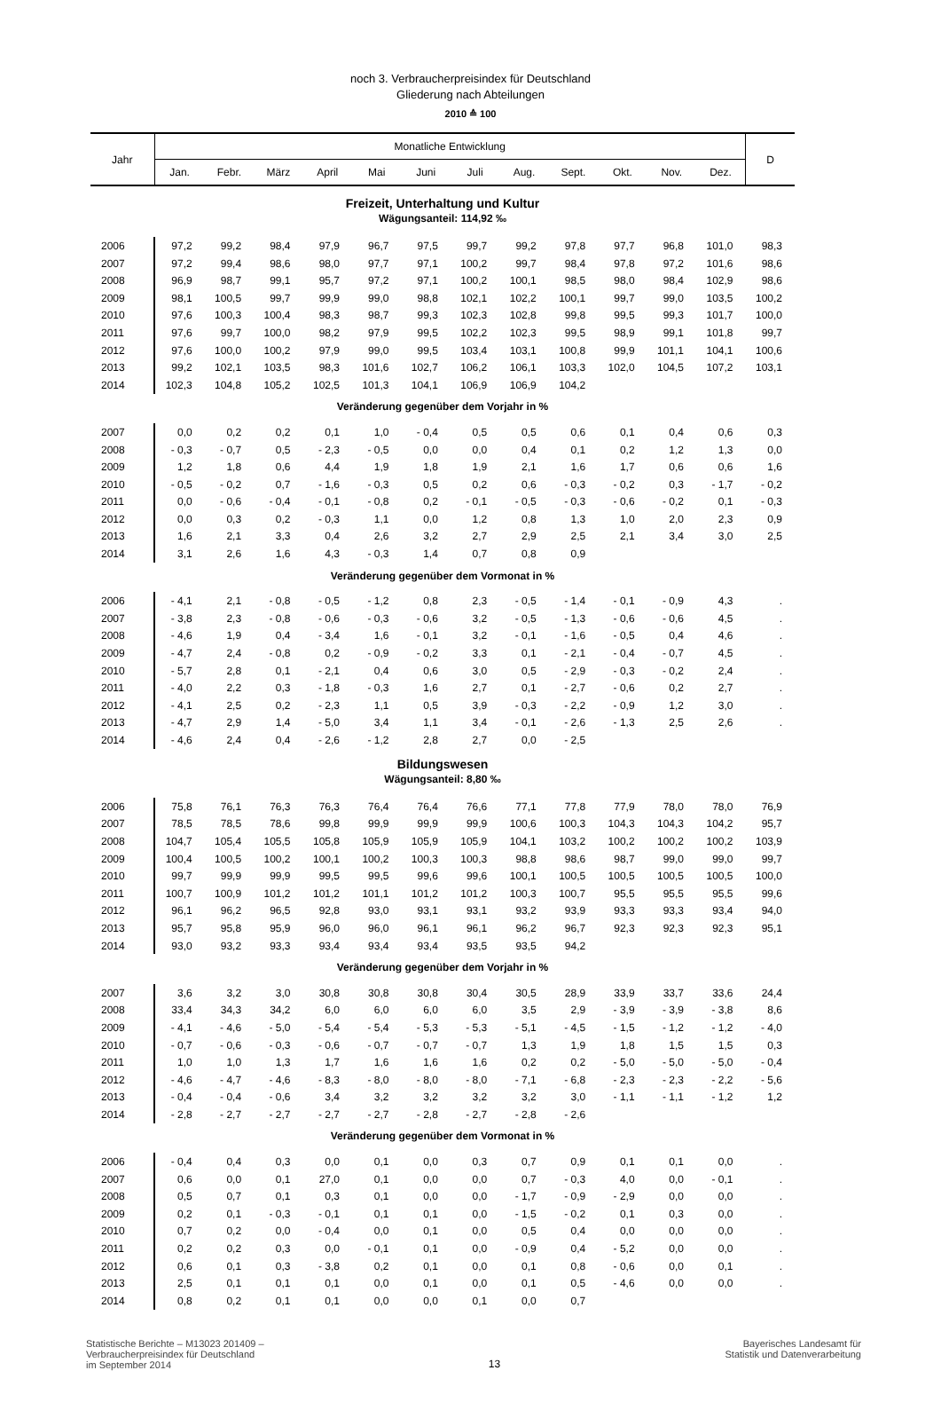noch 3. Verbraucherpreisindex für Deutschland
Gliederung nach Abteilungen
2010 ≙ 100
| Jahr | Monatliche Entwicklung | | | | | | | | | | | | D |
| --- | --- | --- | --- | --- | --- | --- | --- | --- | --- | --- | --- | --- | --- |
| | Jan. | Febr. | März | April | Mai | Juni | Juli | Aug. | Sept. | Okt. | Nov. | Dez. | |
| Freizeit, Unterhaltung und Kultur | | | | | | | | | | | | | |
| Wägungsanteil: 114,92 ‰ | | | | | | | | | | | | | |
| 2006 | 97,2 | 99,2 | 98,4 | 97,9 | 96,7 | 97,5 | 99,7 | 99,2 | 97,8 | 97,7 | 96,8 | 101,0 | 98,3 |
| 2007 | 97,2 | 99,4 | 98,6 | 98,0 | 97,7 | 97,1 | 100,2 | 99,7 | 98,4 | 97,8 | 97,2 | 101,6 | 98,6 |
| 2008 | 96,9 | 98,7 | 99,1 | 95,7 | 97,2 | 97,1 | 100,2 | 100,1 | 98,5 | 98,0 | 98,4 | 102,9 | 98,6 |
| 2009 | 98,1 | 100,5 | 99,7 | 99,9 | 99,0 | 98,8 | 102,1 | 102,2 | 100,1 | 99,7 | 99,0 | 103,5 | 100,2 |
| 2010 | 97,6 | 100,3 | 100,4 | 98,3 | 98,7 | 99,3 | 102,3 | 102,8 | 99,8 | 99,5 | 99,3 | 101,7 | 100,0 |
| 2011 | 97,6 | 99,7 | 100,0 | 98,2 | 97,9 | 99,5 | 102,2 | 102,3 | 99,5 | 98,9 | 99,1 | 101,8 | 99,7 |
| 2012 | 97,6 | 100,0 | 100,2 | 97,9 | 99,0 | 99,5 | 103,4 | 103,1 | 100,8 | 99,9 | 101,1 | 104,1 | 100,6 |
| 2013 | 99,2 | 102,1 | 103,5 | 98,3 | 101,6 | 102,7 | 106,2 | 106,1 | 103,3 | 102,0 | 104,5 | 107,2 | 103,1 |
| 2014 | 102,3 | 104,8 | 105,2 | 102,5 | 101,3 | 104,1 | 106,9 | 106,9 | 104,2 | | | | |
| Veränderung gegenüber dem Vorjahr in % | | | | | | | | | | | | | |
| 2007 | 0,0 | 0,2 | 0,2 | 0,1 | 1,0 | - 0,4 | 0,5 | 0,5 | 0,6 | 0,1 | 0,4 | 0,6 | 0,3 |
| 2008 | - 0,3 | - 0,7 | 0,5 | - 2,3 | - 0,5 | 0,0 | 0,0 | 0,4 | 0,1 | 0,2 | 1,2 | 1,3 | 0,0 |
| 2009 | 1,2 | 1,8 | 0,6 | 4,4 | 1,9 | 1,8 | 1,9 | 2,1 | 1,6 | 1,7 | 0,6 | 0,6 | 1,6 |
| 2010 | - 0,5 | - 0,2 | 0,7 | - 1,6 | - 0,3 | 0,5 | 0,2 | 0,6 | - 0,3 | - 0,2 | 0,3 | - 1,7 | - 0,2 |
| 2011 | 0,0 | - 0,6 | - 0,4 | - 0,1 | - 0,8 | 0,2 | - 0,1 | - 0,5 | - 0,3 | - 0,6 | - 0,2 | 0,1 | - 0,3 |
| 2012 | 0,0 | 0,3 | 0,2 | - 0,3 | 1,1 | 0,0 | 1,2 | 0,8 | 1,3 | 1,0 | 2,0 | 2,3 | 0,9 |
| 2013 | 1,6 | 2,1 | 3,3 | 0,4 | 2,6 | 3,2 | 2,7 | 2,9 | 2,5 | 2,1 | 3,4 | 3,0 | 2,5 |
| 2014 | 3,1 | 2,6 | 1,6 | 4,3 | - 0,3 | 1,4 | 0,7 | 0,8 | 0,9 | | | | |
| Veränderung gegenüber dem Vormonat in % | | | | | | | | | | | | | |
| 2006 | - 4,1 | 2,1 | - 0,8 | - 0,5 | - 1,2 | 0,8 | 2,3 | - 0,5 | - 1,4 | - 0,1 | - 0,9 | 4,3 | . |
| 2007 | - 3,8 | 2,3 | - 0,8 | - 0,6 | - 0,3 | - 0,6 | 3,2 | - 0,5 | - 1,3 | - 0,6 | - 0,6 | 4,5 | . |
| 2008 | - 4,6 | 1,9 | 0,4 | - 3,4 | 1,6 | - 0,1 | 3,2 | - 0,1 | - 1,6 | - 0,5 | 0,4 | 4,6 | . |
| 2009 | - 4,7 | 2,4 | - 0,8 | 0,2 | - 0,9 | - 0,2 | 3,3 | 0,1 | - 2,1 | - 0,4 | - 0,7 | 4,5 | . |
| 2010 | - 5,7 | 2,8 | 0,1 | - 2,1 | 0,4 | 0,6 | 3,0 | 0,5 | - 2,9 | - 0,3 | - 0,2 | 2,4 | . |
| 2011 | - 4,0 | 2,2 | 0,3 | - 1,8 | - 0,3 | 1,6 | 2,7 | 0,1 | - 2,7 | - 0,6 | 0,2 | 2,7 | . |
| 2012 | - 4,1 | 2,5 | 0,2 | - 2,3 | 1,1 | 0,5 | 3,9 | - 0,3 | - 2,2 | - 0,9 | 1,2 | 3,0 | . |
| 2013 | - 4,7 | 2,9 | 1,4 | - 5,0 | 3,4 | 1,1 | 3,4 | - 0,1 | - 2,6 | - 1,3 | 2,5 | 2,6 | . |
| 2014 | - 4,6 | 2,4 | 0,4 | - 2,6 | - 1,2 | 2,8 | 2,7 | 0,0 | - 2,5 | | | | |
| Bildungswesen | | | | | | | | | | | | | |
| Wägungsanteil: 8,80 ‰ | | | | | | | | | | | | | |
| 2006 | 75,8 | 76,1 | 76,3 | 76,3 | 76,4 | 76,4 | 76,6 | 77,1 | 77,8 | 77,9 | 78,0 | 78,0 | 76,9 |
| 2007 | 78,5 | 78,5 | 78,6 | 99,8 | 99,9 | 99,9 | 99,9 | 100,6 | 100,3 | 104,3 | 104,3 | 104,2 | 95,7 |
| 2008 | 104,7 | 105,4 | 105,5 | 105,8 | 105,9 | 105,9 | 105,9 | 104,1 | 103,2 | 100,2 | 100,2 | 100,2 | 103,9 |
| 2009 | 100,4 | 100,5 | 100,2 | 100,1 | 100,2 | 100,3 | 100,3 | 98,8 | 98,6 | 98,7 | 99,0 | 99,0 | 99,7 |
| 2010 | 99,7 | 99,9 | 99,9 | 99,5 | 99,5 | 99,6 | 99,6 | 100,1 | 100,5 | 100,5 | 100,5 | 100,5 | 100,0 |
| 2011 | 100,7 | 100,9 | 101,2 | 101,2 | 101,1 | 101,2 | 101,2 | 100,3 | 100,7 | 95,5 | 95,5 | 95,5 | 99,6 |
| 2012 | 96,1 | 96,2 | 96,5 | 92,8 | 93,0 | 93,1 | 93,1 | 93,2 | 93,9 | 93,3 | 93,3 | 93,4 | 94,0 |
| 2013 | 95,7 | 95,8 | 95,9 | 96,0 | 96,0 | 96,1 | 96,1 | 96,2 | 96,7 | 92,3 | 92,3 | 92,3 | 95,1 |
| 2014 | 93,0 | 93,2 | 93,3 | 93,4 | 93,4 | 93,4 | 93,5 | 93,5 | 94,2 | | | | |
| Veränderung gegenüber dem Vorjahr in % | | | | | | | | | | | | | |
| 2007 | 3,6 | 3,2 | 3,0 | 30,8 | 30,8 | 30,8 | 30,4 | 30,5 | 28,9 | 33,9 | 33,7 | 33,6 | 24,4 |
| 2008 | 33,4 | 34,3 | 34,2 | 6,0 | 6,0 | 6,0 | 6,0 | 3,5 | 2,9 | - 3,9 | - 3,9 | - 3,8 | 8,6 |
| 2009 | - 4,1 | - 4,6 | - 5,0 | - 5,4 | - 5,4 | - 5,3 | - 5,3 | - 5,1 | - 4,5 | - 1,5 | - 1,2 | - 1,2 | - 4,0 |
| 2010 | - 0,7 | - 0,6 | - 0,3 | - 0,6 | - 0,7 | - 0,7 | - 0,7 | 1,3 | 1,9 | 1,8 | 1,5 | 1,5 | 0,3 |
| 2011 | 1,0 | 1,0 | 1,3 | 1,7 | 1,6 | 1,6 | 1,6 | 0,2 | 0,2 | - 5,0 | - 5,0 | - 5,0 | - 0,4 |
| 2012 | - 4,6 | - 4,7 | - 4,6 | - 8,3 | - 8,0 | - 8,0 | - 8,0 | - 7,1 | - 6,8 | - 2,3 | - 2,3 | - 2,2 | - 5,6 |
| 2013 | - 0,4 | - 0,4 | - 0,6 | 3,4 | 3,2 | 3,2 | 3,2 | 3,2 | 3,0 | - 1,1 | - 1,1 | - 1,2 | 1,2 |
| 2014 | - 2,8 | - 2,7 | - 2,7 | - 2,7 | - 2,7 | - 2,8 | - 2,7 | - 2,8 | - 2,6 | | | | |
| Veränderung gegenüber dem Vormonat in % | | | | | | | | | | | | | |
| 2006 | - 0,4 | 0,4 | 0,3 | 0,0 | 0,1 | 0,0 | 0,3 | 0,7 | 0,9 | 0,1 | 0,1 | 0,0 | . |
| 2007 | 0,6 | 0,0 | 0,1 | 27,0 | 0,1 | 0,0 | 0,0 | 0,7 | - 0,3 | 4,0 | 0,0 | - 0,1 | . |
| 2008 | 0,5 | 0,7 | 0,1 | 0,3 | 0,1 | 0,0 | 0,0 | - 1,7 | - 0,9 | - 2,9 | 0,0 | 0,0 | . |
| 2009 | 0,2 | 0,1 | - 0,3 | - 0,1 | 0,1 | 0,1 | 0,0 | - 1,5 | - 0,2 | 0,1 | 0,3 | 0,0 | . |
| 2010 | 0,7 | 0,2 | 0,0 | - 0,4 | 0,0 | 0,1 | 0,0 | 0,5 | 0,4 | 0,0 | 0,0 | 0,0 | . |
| 2011 | 0,2 | 0,2 | 0,3 | 0,0 | - 0,1 | 0,1 | 0,0 | - 0,9 | 0,4 | - 5,2 | 0,0 | 0,0 | . |
| 2012 | 0,6 | 0,1 | 0,3 | - 3,8 | 0,2 | 0,1 | 0,0 | 0,1 | 0,8 | - 0,6 | 0,0 | 0,1 | . |
| 2013 | 2,5 | 0,1 | 0,1 | 0,1 | 0,0 | 0,1 | 0,0 | 0,1 | 0,5 | - 4,6 | 0,0 | 0,0 | . |
| 2014 | 0,8 | 0,2 | 0,1 | 0,1 | 0,0 | 0,0 | 0,1 | 0,0 | 0,7 | | | | |
Statistische Berichte – M13023 201409 –
Verbraucherpreisindex für Deutschland
im September 2014
13 Bayerisches Landesamt für
Statistik und Datenverarbeitung